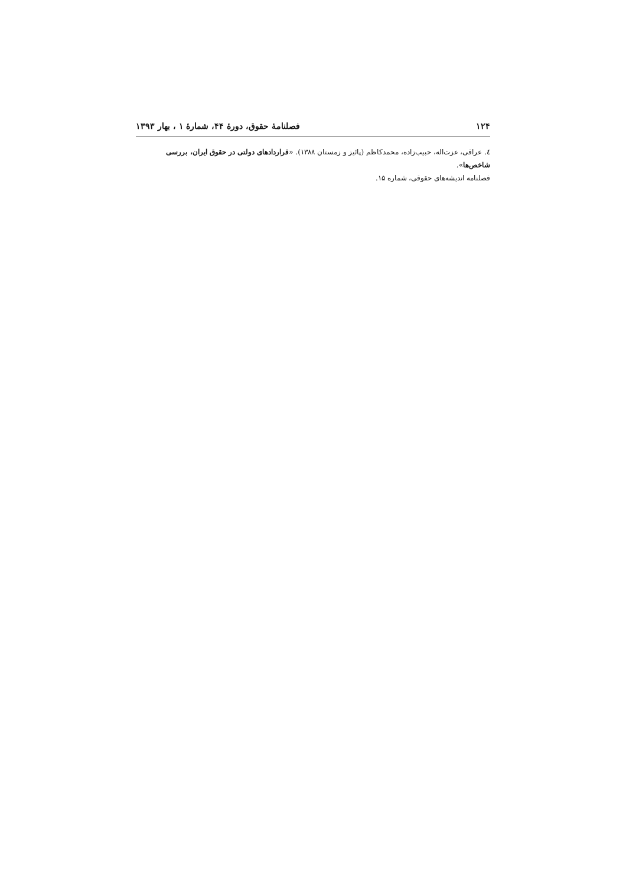۱۲۴ فصلنامهٔ حقوق، دورهٔ ۴۴، شمارهٔ ۱ ، بهار ۱۳۹۳
٤. عراقی، عزت‌اله، حبیب‌زاده، محمدکاظم (پائیز و زمستان ۱۳۸۸). «قراردادهای دولتی در حقوق ایران، بررسی شاخص‌ها».
فصلنامه اندیشه‌های حقوقی، شماره ۱۵.